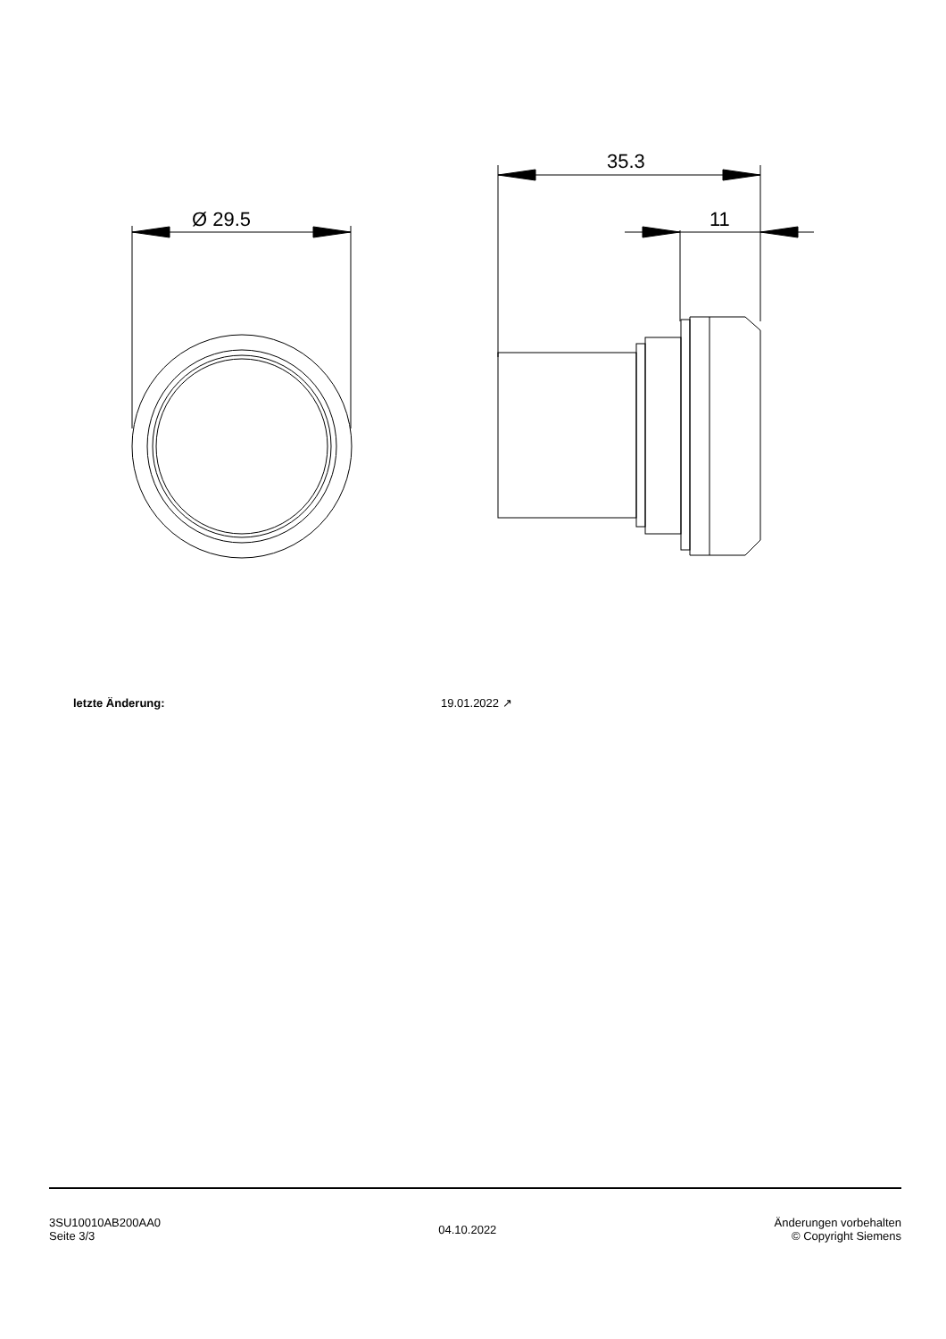Ø 29.5
35.3
11
| letzte Änderung: | 19.01.2022 ↗ |
3SU10010AB200AA0
Seite 3/3
04.10.2022
Änderungen vorbehalten
© Copyright Siemens